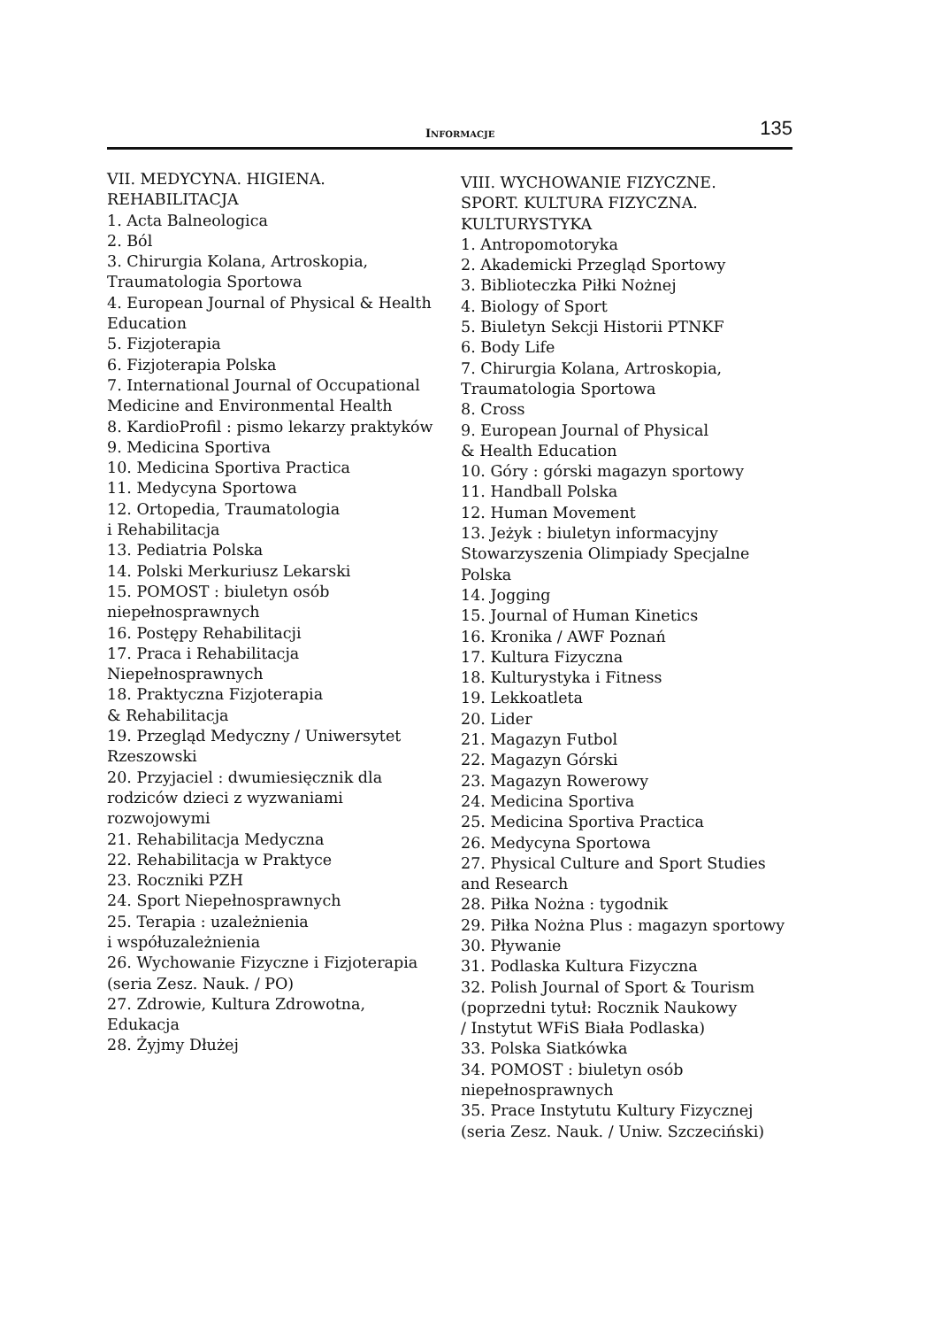INFORMACJE 135
VII. MEDYCYNA. HIGIENA.
REHABILITACJA
1. Acta Balneologica
2. Ból
3. Chirurgia Kolana, Artroskopia,
Traumatologia Sportowa
4. European Journal of Physical & Health
Education
5. Fizjoterapia
6. Fizjoterapia Polska
7. International Journal of Occupational
Medicine and Environmental Health
8. KardioProfil : pismo lekarzy praktyków
9. Medicina Sportiva
10. Medicina Sportiva Practica
11. Medycyna Sportowa
12. Ortopedia, Traumatologia
i Rehabilitacja
13. Pediatria Polska
14. Polski Merkuriusz Lekarski
15. POMOST : biuletyn osób
niepełnosprawnych
16. Postępy Rehabilitacji
17. Praca i Rehabilitacja
Niepełnosprawnych
18. Praktyczna Fizjoterapia
& Rehabilitacja
19. Przegląd Medyczny / Uniwersytet
Rzeszowski
20. Przyjaciel : dwumiesięcznik dla
rodziców dzieci z wyzwaniami
rozwojowymi
21. Rehabilitacja Medyczna
22. Rehabilitacja w Praktyce
23. Roczniki PZH
24. Sport Niepełnosprawnych
25. Terapia : uzależnienia
i współuzależnienia
26. Wychowanie Fizyczne i Fizjoterapia
(seria Zesz. Nauk. / PO)
27. Zdrowie, Kultura Zdrowotna,
Edukacja
28. Żyjmy Dłużej
VIII. WYCHOWANIE FIZYCZNE.
SPORT. KULTURA FIZYCZNA.
KULTURYSTYKA
1. Antropomotoryka
2. Akademicki Przegląd Sportowy
3. Biblioteczka Piłki Nożnej
4. Biology of Sport
5. Biuletyn Sekcji Historii PTNKF
6. Body Life
7. Chirurgia Kolana, Artroskopia,
Traumatologia Sportowa
8. Cross
9. European Journal of Physical
& Health Education
10. Góry : górski magazyn sportowy
11. Handball Polska
12. Human Movement
13. Jeżyk : biuletyn informacyjny
Stowarzyszenia Olimpiady Specjalne
Polska
14. Jogging
15. Journal of Human Kinetics
16. Kronika / AWF Poznań
17. Kultura Fizyczna
18. Kulturystyka i Fitness
19. Lekkoatleta
20. Lider
21. Magazyn Futbol
22. Magazyn Górski
23. Magazyn Rowerowy
24. Medicina Sportiva
25. Medicina Sportiva Practica
26. Medycyna Sportowa
27. Physical Culture and Sport Studies
and Research
28. Piłka Nożna : tygodnik
29. Piłka Nożna Plus : magazyn sportowy
30. Pływanie
31. Podlaska Kultura Fizyczna
32. Polish Journal of Sport & Tourism
(poprzedni tytuł: Rocznik Naukowy
/ Instytut WFiS Biała Podlaska)
33. Polska Siatkówka
34. POMOST : biuletyn osób
niepełnosprawnych
35. Prace Instytutu Kultury Fizycznej
(seria Zesz. Nauk. / Uniw. Szczeciński)